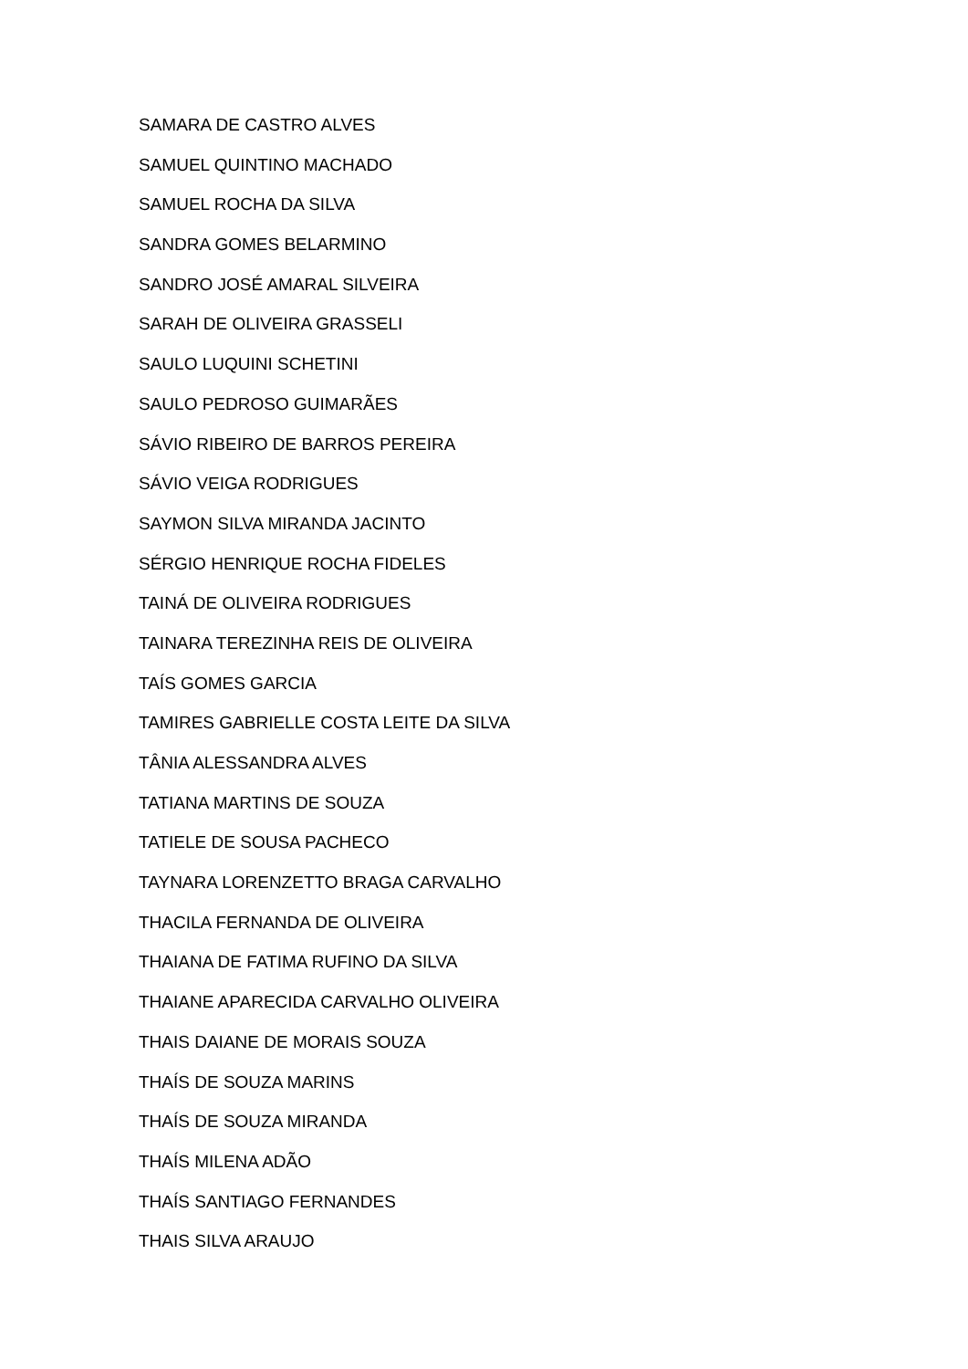SAMARA DE CASTRO ALVES
SAMUEL QUINTINO MACHADO
SAMUEL ROCHA DA SILVA
SANDRA GOMES BELARMINO
SANDRO JOSÉ AMARAL SILVEIRA
SARAH DE OLIVEIRA GRASSELI
SAULO LUQUINI SCHETINI
SAULO PEDROSO GUIMARÃES
SÁVIO RIBEIRO DE BARROS PEREIRA
SÁVIO VEIGA RODRIGUES
SAYMON SILVA MIRANDA JACINTO
SÉRGIO HENRIQUE ROCHA FIDELES
TAINÁ DE OLIVEIRA RODRIGUES
TAINARA TEREZINHA REIS DE OLIVEIRA
TAÍS GOMES GARCIA
TAMIRES GABRIELLE COSTA LEITE DA SILVA
TÂNIA ALESSANDRA ALVES
TATIANA MARTINS DE SOUZA
TATIELE DE SOUSA PACHECO
TAYNARA LORENZETTO BRAGA CARVALHO
THACILA FERNANDA DE OLIVEIRA
THAIANA DE FATIMA RUFINO DA SILVA
THAIANE APARECIDA CARVALHO OLIVEIRA
THAIS DAIANE DE MORAIS SOUZA
THAÍS DE SOUZA MARINS
THAÍS DE SOUZA MIRANDA
THAÍS MILENA ADÃO
THAÍS SANTIAGO FERNANDES
THAIS SILVA ARAUJO